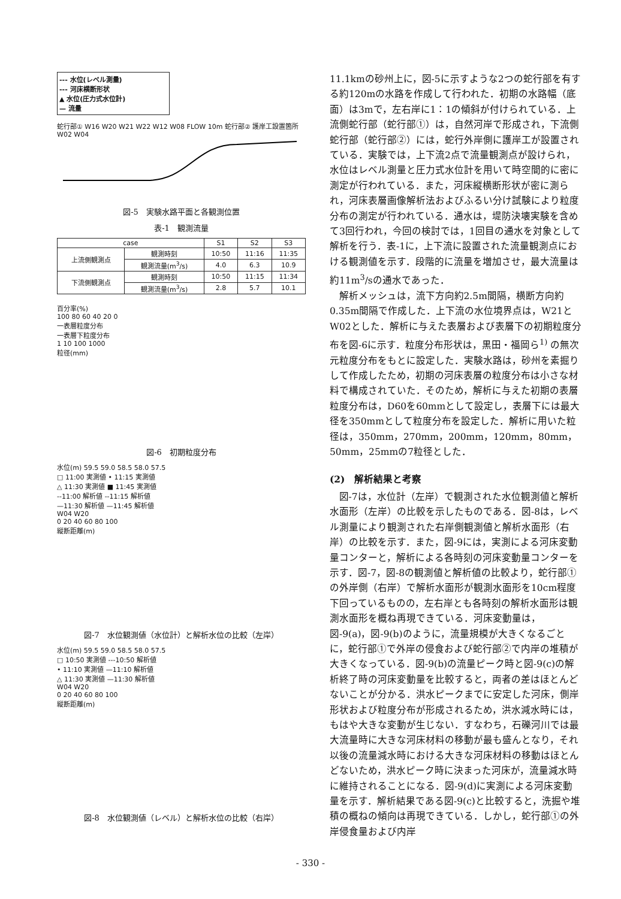--- 水位(レベル測量)
--- 河床横断形状
▲ 水位(圧力式水位計)
— 流量
蛇行部① W16 W20 W21 W22 W12 W08 FLOW 10m 蛇行部② 護岸工設置箇所 W02 W04
図-5　実験水路平面と各観測位置
表-1　観測流量
| case | | S1 | S2 | S3 |
| --- | --- | --- | --- | --- |
| 上流側観測点 | 観測時刻 | 10:50 | 11:16 | 11:35 |
| | 観測流量(m<sup>3</sup>/s) | 4.0 | 6.3 | 10.9 |
| 下流側観測点 | 観測時刻 | 10:50 | 11:15 | 11:34 |
| | 観測流量(m<sup>3</sup>/s) | 2.8 | 5.7 | 10.1 |
百分率(%)
100 80 60 40 20 0
一表層粒度分布
一表層下粒度分布
1 10 100 1000
粒径(mm)
図-6　初期粒度分布
水位(m) 59.5 59.0 58.5 58.0 57.5
□ 11:00 実測値 • 11:15 実測値
△ 11:30 実測値 ■ 11:45 実測値
--11:00 解析値 --11:15 解析値
—11:30 解析値 —11:45 解析値
W04 W20
0 20 40 60 80 100
縦断距離(m)
図-7　水位観測値（水位計）と解析水位の比較（左岸）
水位(m) 59.5 59.0 58.5 58.0 57.5
□ 10:50 実測値 ---10:50 解析値
• 11:10 実測値 —11:10 解析値
△ 11:30 実測値 —11:30 解析値
W04 W20
0 20 40 60 80 100
縦断距離(m)
図-8　水位観測値（レベル）と解析水位の比較（右岸）
11.1kmの砂州上に，図-5に示すような2つの蛇行部を有する約120mの水路を作成して行われた．初期の水路幅（底面）は3mで，左右岸に1：1の傾斜が付けられている．上流側蛇行部（蛇行部①）は，自然河岸で形成され，下流側蛇行部（蛇行部②）には，蛇行外岸側に護岸工が設置されている．実験では，上下流2点で流量観測点が設けられ，水位はレベル測量と圧力式水位計を用いて時空間的に密に測定が行われている．また，河床縦横断形状が密に測られ，河床表層画像解析法およびふるい分け試験により粒度分布の測定が行われている．通水は，堤防決壊実験を含めて3回行われ，今回の検討では，1回目の通水を対象として解析を行う．表-1に，上下流に設置された流量観測点における観測値を示す．段階的に流量を増加させ，最大流量は約11m<sup>3</sup>/sの通水であった．
解析メッシュは，流下方向約2.5m間隔，横断方向約0.35m間隔で作成した．上下流の水位境界点は，W21とW02とした．解析に与えた表層および表層下の初期粒度分布を図-6に示す．粒度分布形状は，黒田・福岡ら<sup>1)</sup> の無次元粒度分布をもとに設定した．実験水路は，砂州を素掘りして作成したため，初期の河床表層の粒度分布は小さな材料で構成されていた．そのため，解析に与えた初期の表層粒度分布は，D60を60mmとして設定し，表層下には最大径を350mmとして粒度分布を設定した．解析に用いた粒径は，350mm，270mm，200mm，120mm，80mm，50mm，25mmの7粒径とした．
(2)　解析結果と考察
図-7は，水位計（左岸）で観測された水位観測値と解析水面形（左岸）の比較を示したものである．図-8は，レベル測量により観測された右岸側観測値と解析水面形（右岸）の比較を示す．また，図-9には，実測による河床変動量コンターと，解析による各時刻の河床変動量コンターを示す．図-7，図-8の観測値と解析値の比較より，蛇行部①の外岸側（右岸）で解析水面形が観測水面形を10cm程度下回っているものの，左右岸とも各時刻の解析水面形は観測水面形を概ね再現できている．河床変動量は，図-9(a)，図-9(b)のように，流量規模が大きくなるごとに，蛇行部①で外岸の侵食および蛇行部②で内岸の堆積が大きくなっている．図-9(b)の流量ピーク時と図-9(c)の解析終了時の河床変動量を比較すると，両者の差はほとんどないことが分かる．洪水ピークまでに安定した河床，側岸形状および粒度分布が形成されるため，洪水減水時には，もはや大きな変動が生じない．すなわち，石礫河川では最大流量時に大きな河床材料の移動が最も盛んとなり，それ以後の流量減水時における大きな河床材料の移動はほとんどないため，洪水ピーク時に決まった河床が，流量減水時に維持されることになる．図-9(d)に実測による河床変動量を示す．解析結果である図-9(c)と比較すると，洗掘や堆積の概ねの傾向は再現できている．しかし，蛇行部①の外岸侵食量および内岸
- 330 -